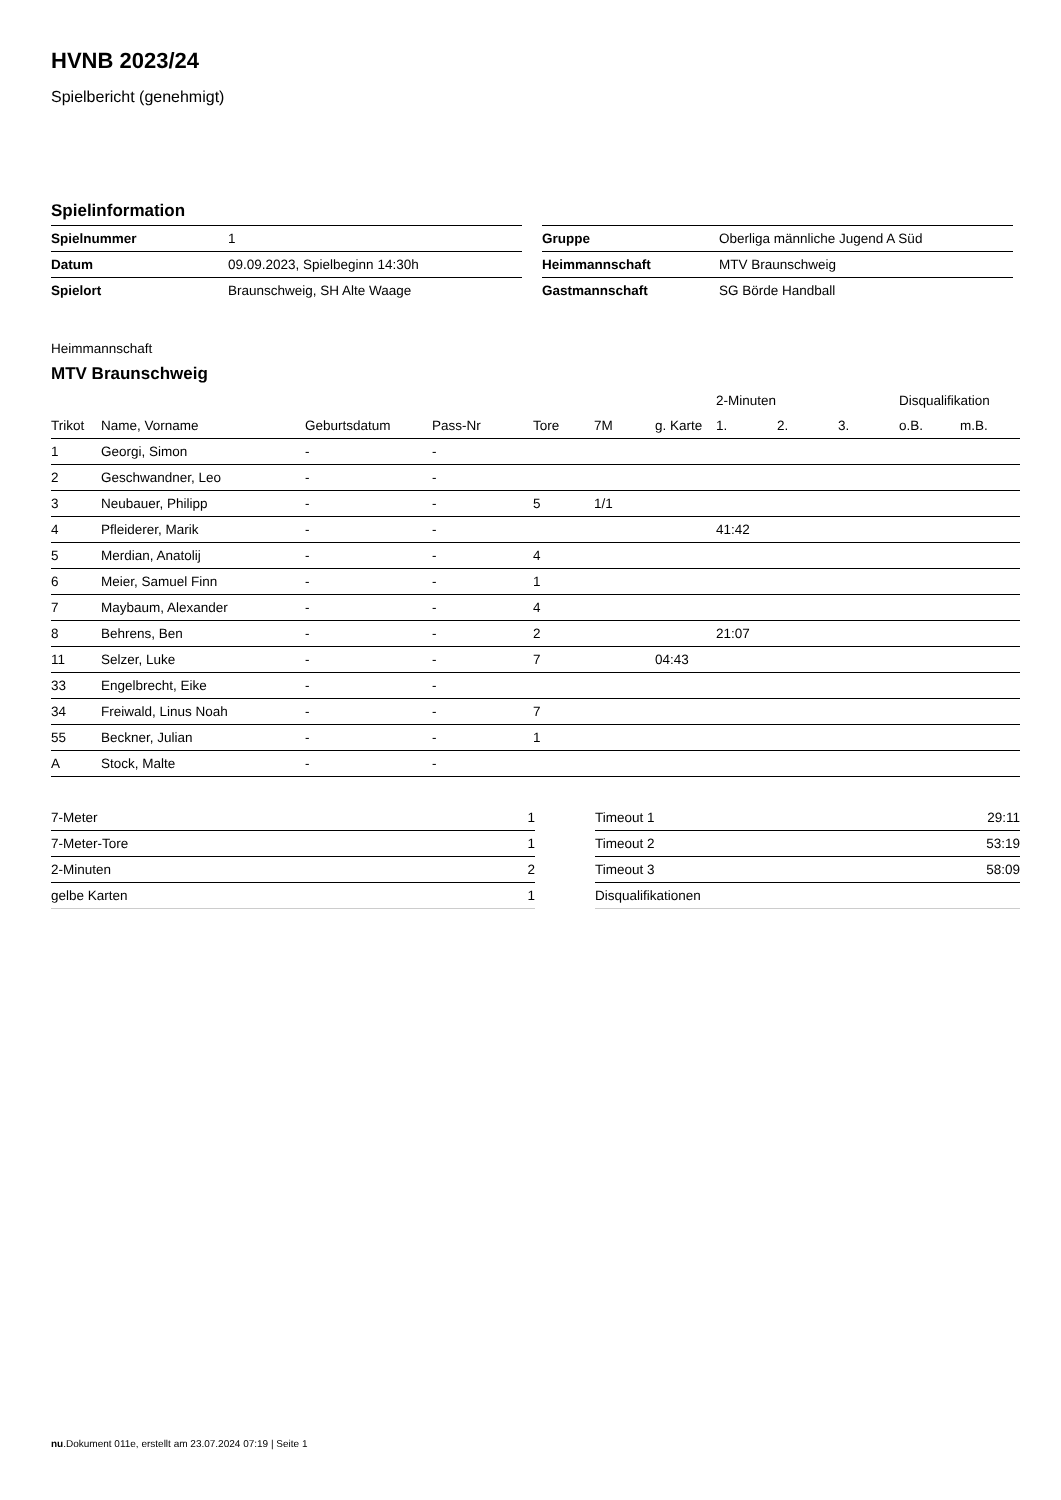HVNB 2023/24
Spielbericht (genehmigt)
Spielinformation
| Spielnummer | 1 |
| Datum | 09.09.2023, Spielbeginn 14:30h |
| Spielort | Braunschweig, SH Alte Waage |
| Gruppe | Oberliga männliche Jugend A Süd |
| Heimmannschaft | MTV Braunschweig |
| Gastmannschaft | SG Börde Handball |
Heimmannschaft
MTV Braunschweig
| | | | | | | | 2-Minuten | | | Disqualifikation | |
| --- | --- | --- | --- | --- | --- | --- | --- | --- | --- | --- | --- |
| Trikot | Name, Vorname | Geburtsdatum | Pass-Nr | Tore | 7M | g. Karte | 1. | 2. | 3. | o.B. | m.B. |
| 1 | Georgi, Simon | - | - | | | | | | | | |
| 2 | Geschwandner, Leo | - | - | | | | | | | | |
| 3 | Neubauer, Philipp | - | - | 5 | 1/1 | | | | | | |
| 4 | Pfleiderer, Marik | - | - | | | | 41:42 | | | | |
| 5 | Merdian, Anatolij | - | - | 4 | | | | | | | |
| 6 | Meier, Samuel Finn | - | - | 1 | | | | | | | |
| 7 | Maybaum, Alexander | - | - | 4 | | | | | | | |
| 8 | Behrens, Ben | - | - | 2 | | | 21:07 | | | | |
| 11 | Selzer, Luke | - | - | 7 | | 04:43 | | | | | |
| 33 | Engelbrecht, Eike | - | - | | | | | | | | |
| 34 | Freiwald, Linus Noah | - | - | 7 | | | | | | | |
| 55 | Beckner, Julian | - | - | 1 | | | | | | | |
| A | Stock, Malte | - | - | | | | | | | | |
| 7-Meter | 1 |
| 7-Meter-Tore | 1 |
| 2-Minuten | 2 |
| gelbe Karten | 1 |
| Timeout 1 | 29:11 |
| Timeout 2 | 53:19 |
| Timeout 3 | 58:09 |
| Disqualifikationen | |
nu.Dokument 011e, erstellt am 23.07.2024 07:19 | Seite 1